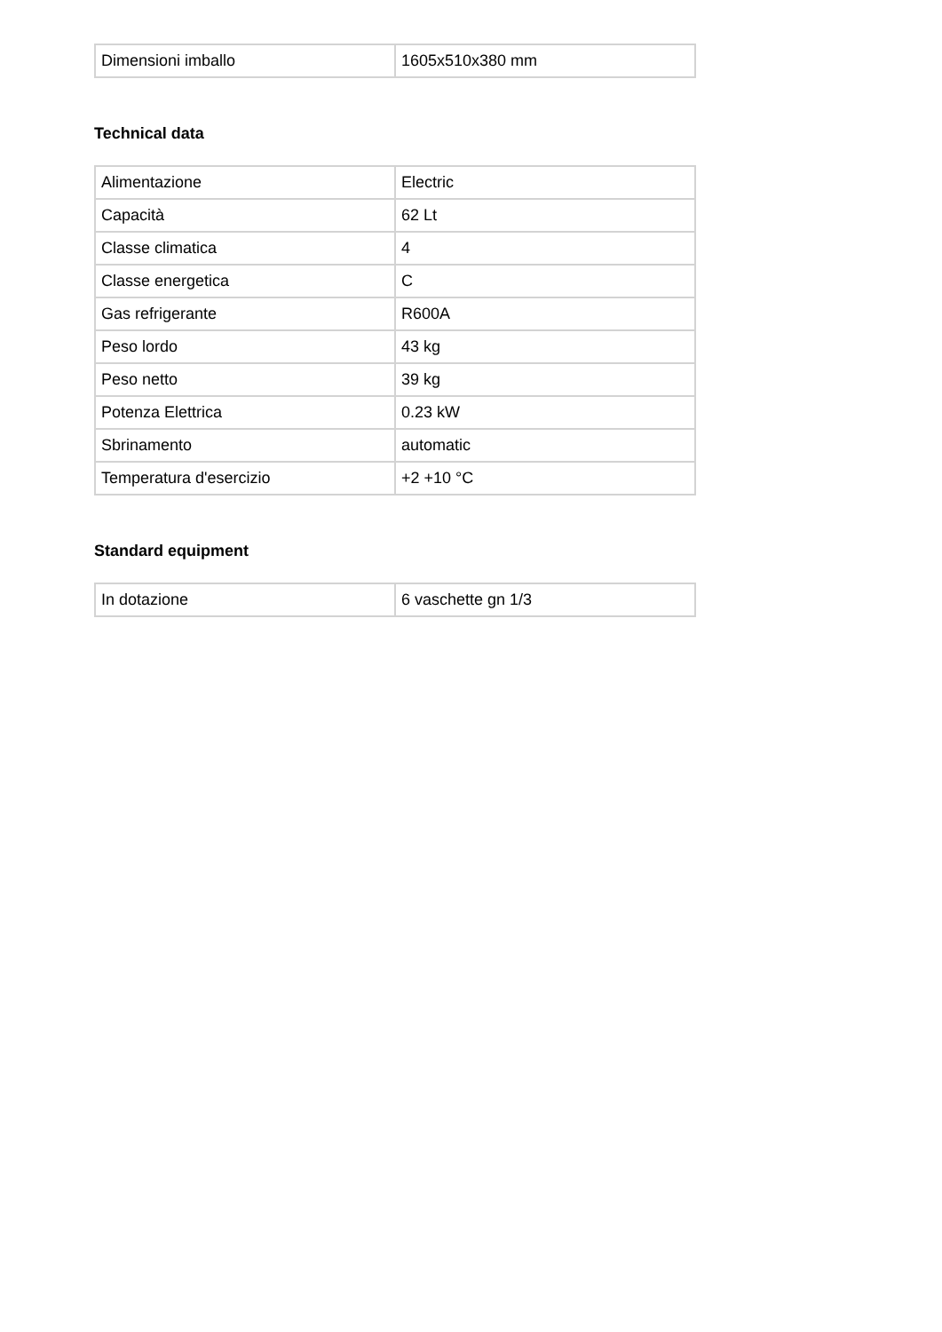| Dimensioni imballo | 1605x510x380 mm |
Technical data
| Alimentazione | Electric |
| Capacità | 62 Lt |
| Classe climatica | 4 |
| Classe energetica | C |
| Gas refrigerante | R600A |
| Peso lordo | 43 kg |
| Peso netto | 39 kg |
| Potenza Elettrica | 0.23 kW |
| Sbrinamento | automatic |
| Temperatura d'esercizio | +2 +10 °C |
Standard equipment
| In dotazione | 6 vaschette gn 1/3 |